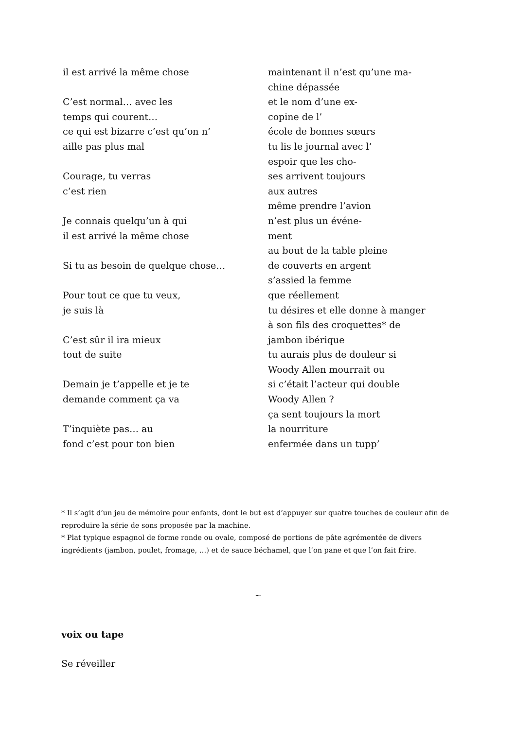il est arrivé la même chose
C’est normal… avec les
temps qui courent…
ce qui est bizarre c’est qu’on n’
aille pas plus mal
Courage, tu verras
c’est rien
Je connais quelqu’un à qui
il est arrivé la même chose
Si tu as besoin de quelque chose…
Pour tout ce que tu veux,
je suis là
C’est sûr il ira mieux
tout de suite
Demain je t’appelle et je te
demande comment ça va
T’inquiète pas… au
fond c’est pour ton bien
maintenant il n’est qu’une ma-
chine dépassée
et le nom d’une ex-
copine de l’
école de bonnes sœurs
tu lis le journal avec l’
espoir que les cho-
ses arrivent toujours
aux autres
même prendre l’avion
n’est plus un événe-
ment
au bout de la table pleine
de couverts en argent
s’assied la femme
que réellement
tu désires et elle donne à manger
à son fils des croquettes* de
jambon ibérique
tu aurais plus de douleur si
Woody Allen mourrait ou
si c’était l’acteur qui double
Woody Allen ?
ça sent toujours la mort
la nourriture
enfermée dans un tupp’
* Il s’agit d’un jeu de mémoire pour enfants, dont le but est d’appuyer sur quatre touches de couleur afin de reproduire la série de sons proposée par la machine.
* Plat typique espagnol de forme ronde ou ovale, composé de portions de pâte agrémentée de divers ingrédients (jambon, poulet, fromage, …) et de sauce béchamel, que l’on pane et que l’on fait frire.
∽
voix ou tape
Se réveiller